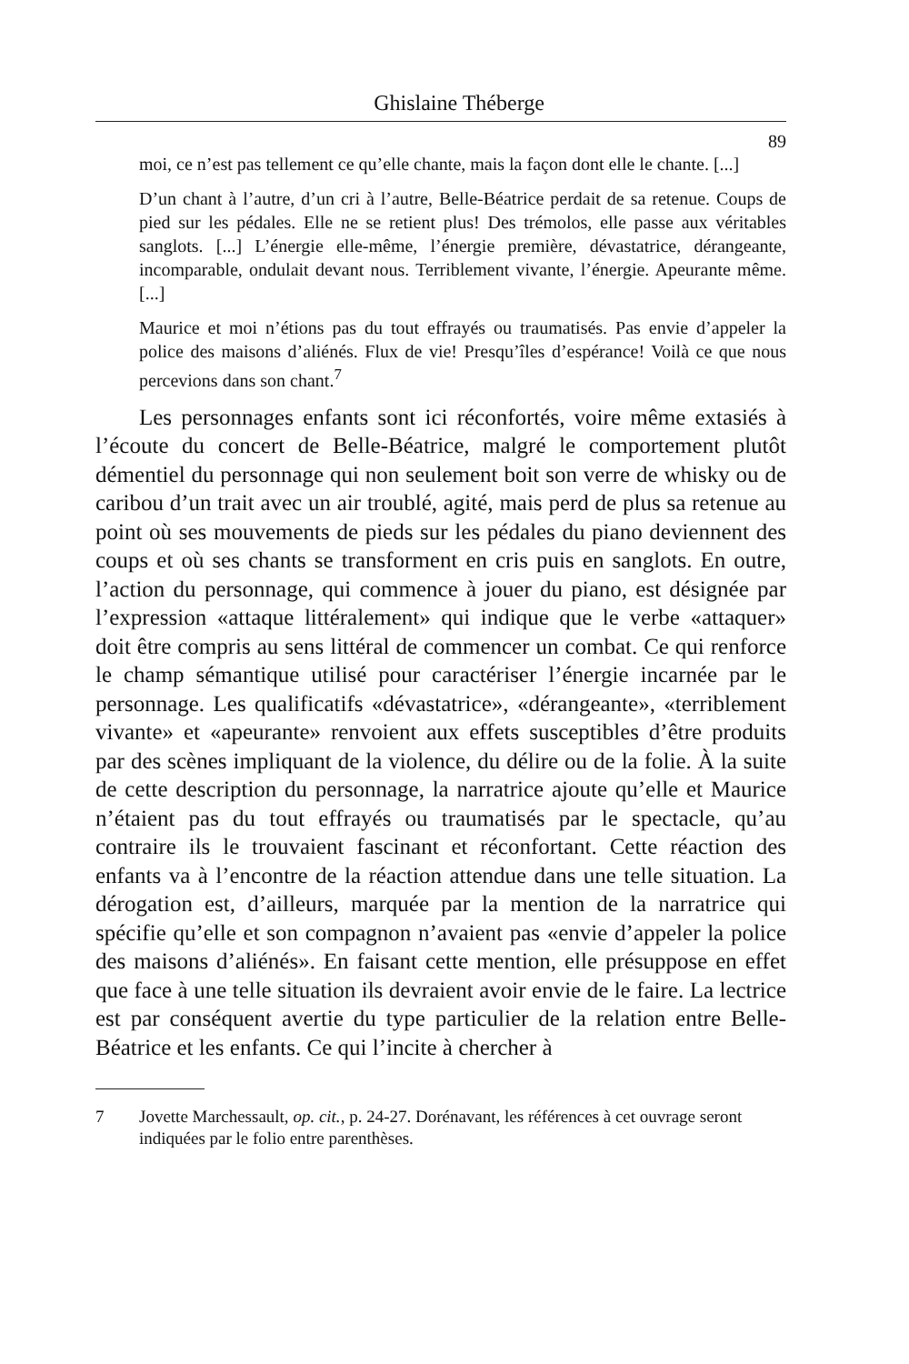Ghislaine Théberge
89
moi, ce n’est pas tellement ce qu’elle chante, mais la façon dont elle le chante. [...]
D’un chant à l’autre, d’un cri à l’autre, Belle-Béatrice perdait de sa retenue. Coups de pied sur les pédales. Elle ne se retient plus! Des trémolos, elle passe aux véritables sanglots. [...] L’énergie elle-même, l’énergie première, dévastatrice, dérangeante, incomparable, ondulait devant nous. Terriblement vivante, l’énergie. Apeurante même. [...]
Maurice et moi n’étions pas du tout effrayés ou traumatisés. Pas envie d’appeler la police des maisons d’aliénés. Flux de vie! Presqu’îles d’espérance! Voilà ce que nous percevions dans son chant.<sup>7</sup>
Les personnages enfants sont ici réconfortés, voire même extasiés à l’écoute du concert de Belle-Béatrice, malgré le comportement plutôt démentiel du personnage qui non seulement boit son verre de whisky ou de caribou d’un trait avec un air troublé, agité, mais perd de plus sa retenue au point où ses mouvements de pieds sur les pédales du piano deviennent des coups et où ses chants se transforment en cris puis en sanglots. En outre, l’action du personnage, qui commence à jouer du piano, est désignée par l’expression «attaque littéralement» qui indique que le verbe «attaquer» doit être compris au sens littéral de commencer un combat. Ce qui renforce le champ sémantique utilisé pour caractériser l’énergie incarnée par le personnage. Les qualificatifs «dévastatrice», «dérangeante», «terriblement vivante» et «apeurante» renvoient aux effets susceptibles d’être produits par des scènes impliquant de la violence, du délire ou de la folie. À la suite de cette description du personnage, la narratrice ajoute qu’elle et Maurice n’étaient pas du tout effrayés ou traumatisés par le spectacle, qu’au contraire ils le trouvaient fascinant et réconfortant. Cette réaction des enfants va à l’encontre de la réaction attendue dans une telle situation. La dérogation est, d’ailleurs, marquée par la mention de la narratrice qui spécifie qu’elle et son compagnon n’avaient pas «envie d’appeler la police des maisons d’aliénés». En faisant cette mention, elle présuppose en effet que face à une telle situation ils devraient avoir envie de le faire. La lectrice est par conséquent avertie du type particulier de la relation entre Belle-Béatrice et les enfants. Ce qui l’incite à chercher à
7 Jovette Marchessault, op. cit., p. 24-27. Dorénavant, les références à cet ouvrage seront indiquées par le folio entre parenthèses.